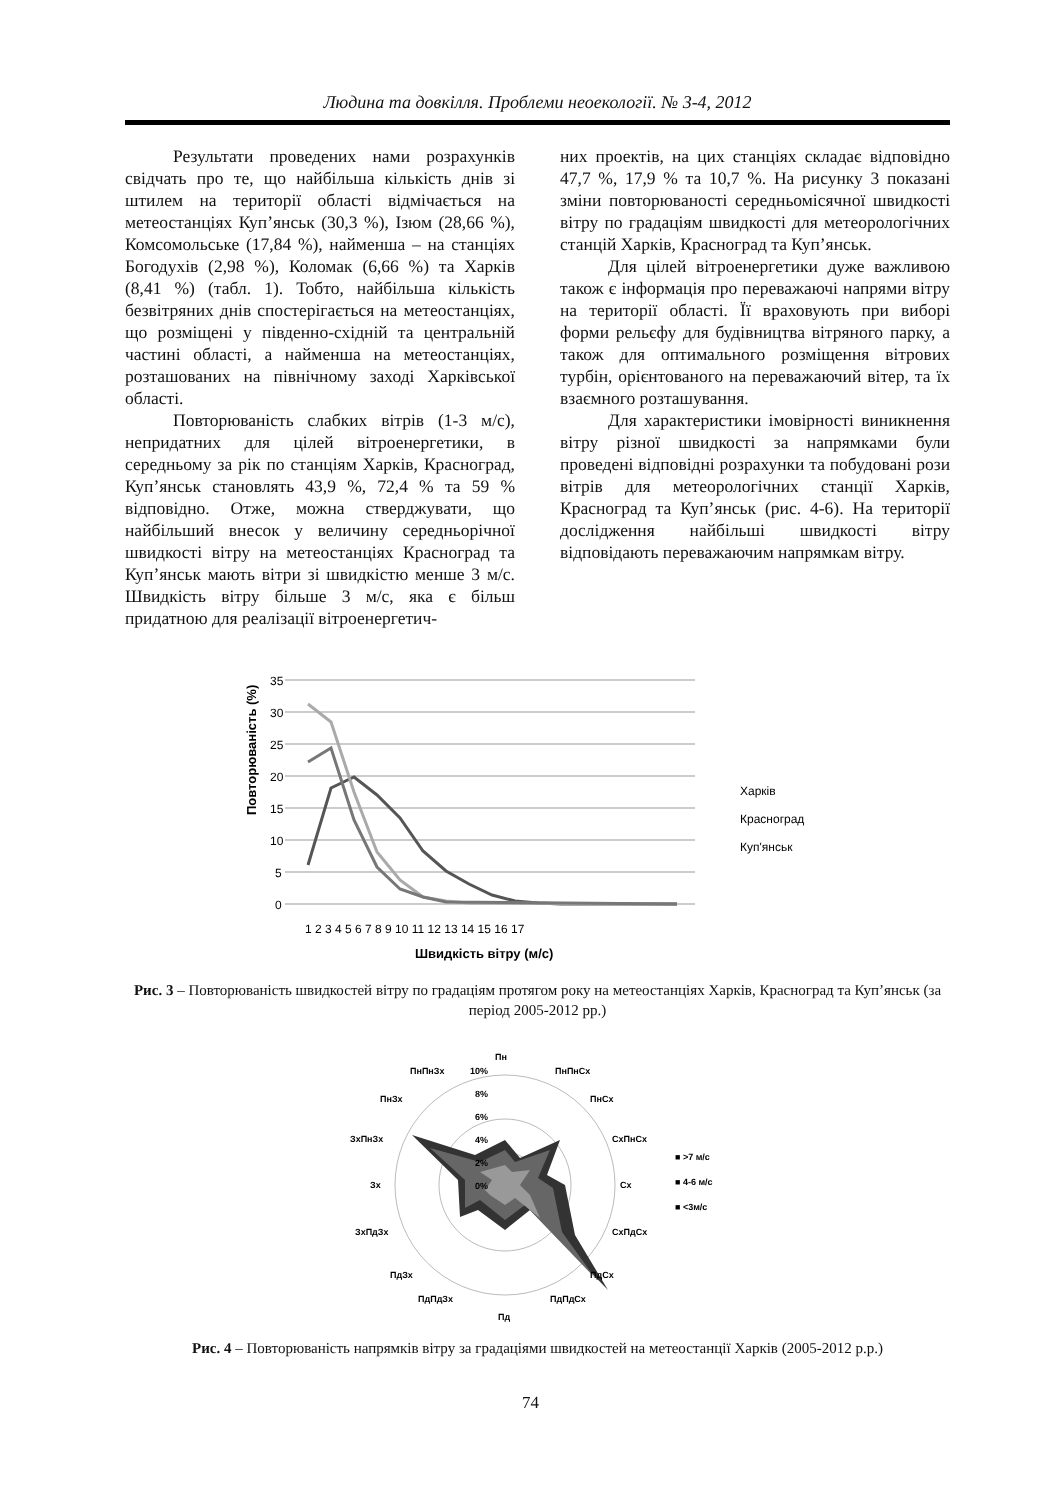Людина та довкілля. Проблеми неоекології. № 3-4, 2012
Результати проведених нами розрахунків свідчать про те, що найбільша кількість днів зі штилем на території області відмічається на метеостанціях Куп’янськ (30,3 %), Ізюм (28,66 %), Комсомольське (17,84 %), найменша – на станціях Богодухів (2,98 %), Коломак (6,66 %) та Харків (8,41 %) (табл. 1). Тобто, найбільша кількість безвітряних днів спостерігається на метеостанціях, що розміщені у південно-східній та центральній частині області, а найменша на метеостанціях, розташованих на північному заході Харківської області.
Повторюваність слабких вітрів (1-3 м/с), непридатних для цілей вітроенергетики, в середньому за рік по станціям Харків, Красноград, Куп’янськ становлять 43,9 %, 72,4 % та 59 % відповідно. Отже, можна стверджувати, що найбільший внесок у величину середньорічної швидкості вітру на метеостанціях Красноград та Куп’янськ мають вітри зі швидкістю менше 3 м/с. Швидкість вітру більше 3 м/с, яка є більш придатною для реалізації вітроенергетич-
них проектів, на цих станціях складає відповідно 47,7 %, 17,9 % та 10,7 %. На рисунку 3 показані зміни повторюваності середньомісячної швидкості вітру по градаціям швидкості для метеорологічних станцій Харків, Красноград та Куп’янськ.
Для цілей вітроенергетики дуже важливою також є інформація про переважаючі напрями вітру на території області. Її враховують при виборі форми рельєфу для будівництва вітряного парку, а також для оптимального розміщення вітрових турбін, орієнтованого на переважаючий вітер, та їх взаємного розташування.
Для характеристики імовірності виникнення вітру різної швидкості за напрямками були проведені відповідні розрахунки та побудовані рози вітрів для метеорологічних станції Харків, Красноград та Куп’янськ (рис. 4-6). На території дослідження найбільші швидкості вітру відповідають переважаючим напрямкам вітру.
Повторюваність (%)
35
30
25
20
15
10
5
0
1 2 3 4 5 6 7 8 9 10 11 12 13 14 15 16 17
Швидкість вітру (м/с)
Харків
Красноград
Куп'янськ
Рис. 3 – Повторюваність швидкостей вітру по градаціям протягом року на метеостанціях Харків, Красноград та Куп’янськ (за період 2005-2012 рр.)
Пн
ПнПнСх
ПнСх
СхПнСх
Сх
СхПдСх
ПдСх
ПдПдСх
Пд
ПдПдЗх
ПдЗх
ЗхПдЗх
Зх
ЗхПнЗх
ПнЗх
ПнПнЗх
10%
8%
6%
4%
2%
0%
■ >7 м/с
■ 4-6 м/с
■ <3м/с
Рис. 4 – Повторюваність напрямків вітру за градаціями швидкостей на метеостанції Харків (2005-2012 р.р.)
74